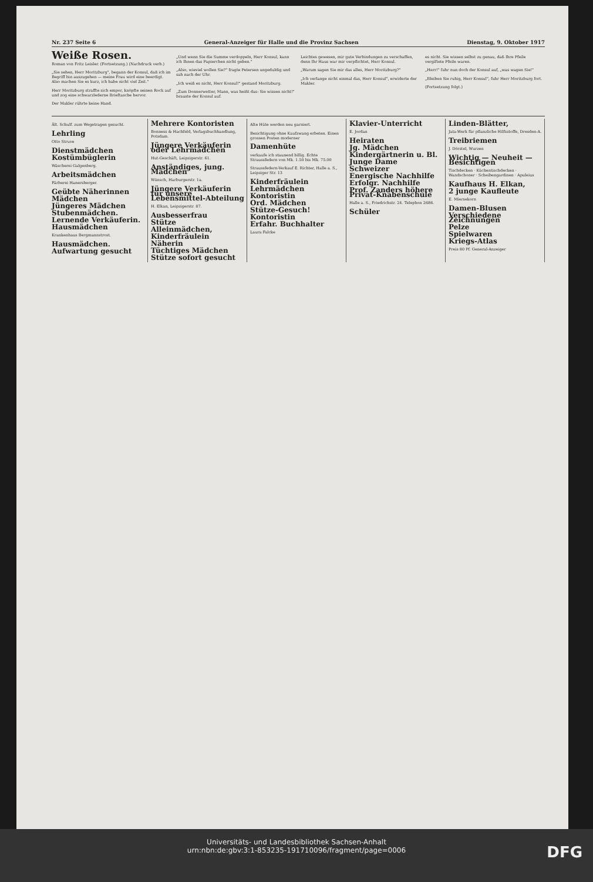Nr. 237 Seite 6 General-Anzeiger für Halle und die Provinz Sachsen Dienstag, 9. Oktober 1917
Weiße Rosen.
Roman von Fritz Leisler. (Fortsetzung.) (Nachdruck verb.)
„Sie sehen, Herr Moritzburg", begann der Konsul, daß ich im Begriff bin auszugehen — meine Frau wird eine beerdigt. Also machen Sie es kurz, ich habe nicht viel Zeit."
Herr Moritzburg straffte sich empor, knöpfte seinen Rock auf und zog eine schwarzlederne Brieftasche hervor.
Der Makler rührte keine Hand.
„Und wenn Sie die Summe verdoppeln, Herr Konsul, kann ich Ihnen das Papierchen nicht geben."
„Also, wieviel wollen Sie?" fragte Petersen ungeduldig und sah nach der Uhr.
„Ich weiß es nicht, Herr Konsul!" gestand Moritzburg.
„Zum Donnerwetter, Mann, was heißt das: Sie wissen nicht!" brauste der Konsul auf.
Leichtes gewesen, mir gute Verbindungen zu verschaffen, denn Ihr Haus war mir verpflichtet, Herr Konsul.
„Warum sagen Sie mir das alles, Herr Moritzburg?"
„Ich verlange nicht einmal das, Herr Konsul", erwiderte der Makler.
es nicht. Sie wissen selbst zu genau, daß Ihre Pfeile vergiftete Pfeile waren.
„Herr!" fuhr nun doch der Konsul auf, „was wagen Sie!"
„Bleiben Sie ruhig, Herr Konsul", fuhr Herr Moritzburg fort.
(Fortsetzung folgt.)
Ält. Schulf. zum Wegetragen gesucht.
Lehrling
Otto Struve
Dienstmädchen
Kostümbüglerin
Wäscherei Galgenberg.
Arbeitsmädchen
Färberei Hanersberger.
Geübte Näherinnen
Mädchen
Jüngeres Mädchen
Stubenmädchen.
Lernende Verkäuferin.
Hausmädchen
Krankenhaus Bergmannstrost.
Hausmädchen.
Aufwartung gesucht
Mehrere Kontoristen
Bonness & Hachfeld, Verlagsbuchhandlung, Potsdam.
Jüngere Verkäuferin oder Lehrmädchen
Hut-Geschäft, Leipzigerstr. 61.
Anständiges, jung. Mädchen
Wünsch, Harburgerstr. 1a.
Jüngere Verkäuferin für unsere Lebensmittel-Abteilung
H. Elkan, Leipzigerstr. 87.
Ausbesserfrau
Stütze
Alleinmädchen,
Kinderfräulein
Näherin
Tüchtiges Mädchen
Stütze sofort gesucht
Alte Hüte werden neu garniert.
Besichtigung ohne Kaufzwang erbeten. Einen grossen Posten moderner
Damenhüte
verkaufe ich staunend billig. Echte Straussfedern von Mk. 1.50 bis Mk. 75.00
Straussfedern-Verkauf E. Richter, Halle a. S., Leipziger Str. 13
Kinderfräulein
Lehrmädchen
Kontoristin
Ord. Mädchen
Stütze-Gesuch!
Kontoristin
Erfahr. Buchhalter
Laura Falcke
Klavier-Unterricht
E. Jordan
Heiraten
Jg. Mädchen
Kindergärtnerin u. Bl.
Junge Dame
Schweizer
Energische Nachhilfe
Erfolgr. Nachhilfe
Prof. Zanders höhere Privat-Knabenschule
Halle a. S., Friedrichstr. 24. Telephon 2686.
Schüler
Linden-Blätter,
Jata-Werk für pflanzliche Hilfsstoffe, Dresden-A.
Treibriemen
J. Dörstel, Wurzen
Wichtig — Neuheit — Besichtigen
Tischdecken · Küchentischdecken · Wandschoner · Scheibengardinen · Apuleius
Kaufhaus H. Elkan,
2 junge Kaufleute
E. Miersekorn
Damen-Blusen
Verschiedene Zeichnungen
Pelze
Spielwaren
Kriegs-Atlas
Preis 80 Pf. General-Anzeiger
Universitäts- und Landesbibliothek Sachsen-Anhalt
urn:nbn:de:gbv:3:1-853235-191710096/fragment/page=0006
DFG